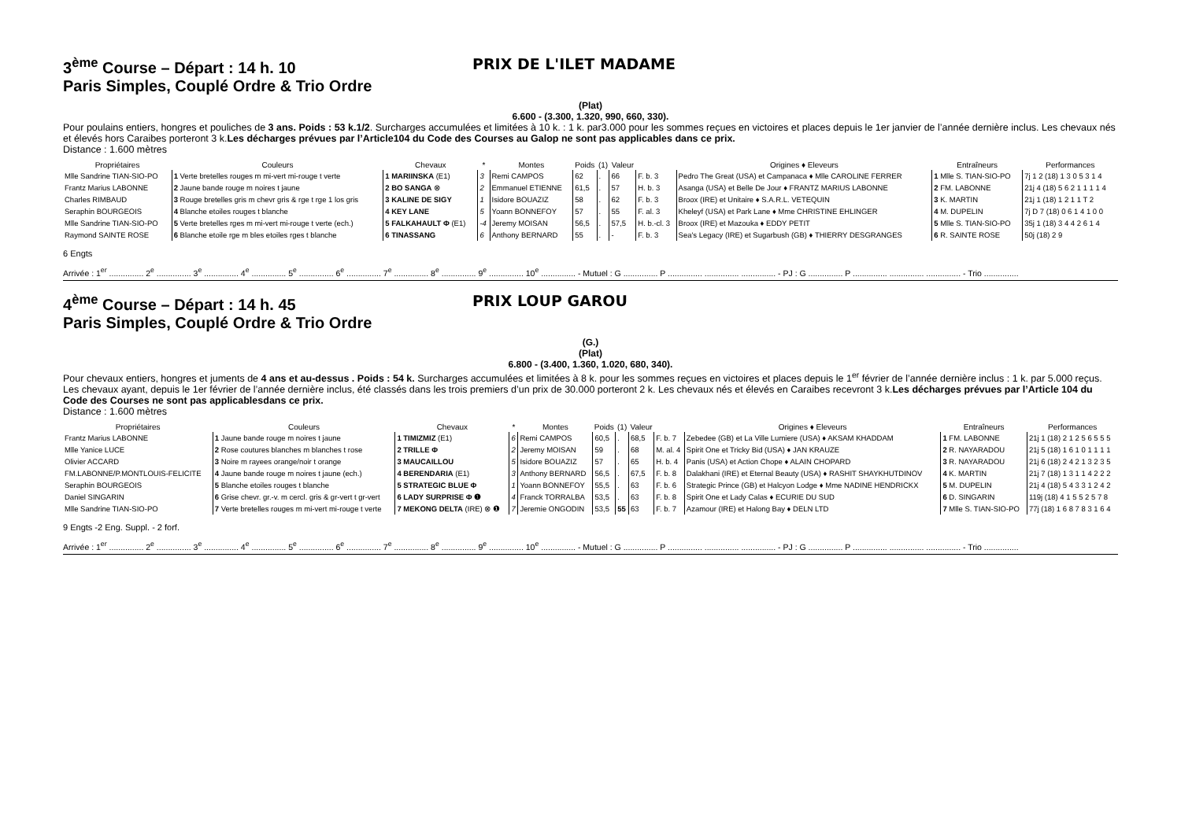3<sup>ème</sup> Course – Départ : 14 h. 10 PRIX DE L'ILET MADAME
Paris Simples, Couplé Ordre & Trio Ordre
(Plat)
6.600 - (3.300, 1.320, 990, 660, 330).
Pour poulains entiers, hongres et pouliches de 3 ans. Poids : 53 k.1/2. Surcharges accumulées et limitées à 10 k. : 1 k. par3.000 pour les sommes reçues en victoires et places depuis le 1er janvier de l’année dernière inclus. Les chevaux nés et élevés hors Caraibes porteront 3 k.Les décharges prévues par l’Article104 du Code des Courses au Galop ne sont pas applicables dans ce prix.
Distance : 1.600 mètres
| Propriétaires | Couleurs | Chevaux | * | Montes | Poids | (1) | Valeur | | Origines ♦ Eleveurs | Entraîneurs | Performances |
| --- | --- | --- | --- | --- | --- | --- | --- | --- | --- | --- | --- |
| Mlle Sandrine TIAN-SIO-PO | 1 Verte bretelles rouges m mi-vert mi-rouge t verte | 1 MARIINSKA (E1) | 3 | Remi CAMPOS | 62 | . | 66 | F. b. 3 | Pedro The Great (USA) et Campanaca ♦ Mlle CAROLINE FERRER | 1 Mlle S. TIAN-SIO-PO | 7j 1 2 (18) 1 3 0 5 3 1 4 |
| Frantz Marius LABONNE | 2 Jaune bande rouge m noires t jaune | 2 BO SANGA ⊗ | 2 | Emmanuel ETIENNE | 61,5 | . | 57 | H. b. 3 | Asanga (USA) et Belle De Jour ♦ FRANTZ MARIUS LABONNE | 2 FM. LABONNE | 21j 4 (18) 5 6 2 1 1 1 1 4 |
| Charles RIMBAUD | 3 Rouge bretelles gris m chevr gris & rge t rge 1 los gris | 3 KALINE DE SIGY | 1 | Isidore BOUAZIZ | 58 | . | 62 | F. b. 3 | Broox (IRE) et Unitaire ♦ S.A.R.L. VETEQUIN | 3 K. MARTIN | 21j 1 (18) 1 2 1 1 T 2 |
| Seraphin BOURGEOIS | 4 Blanche etoiles rouges t blanche | 4 KEY LANE | 5 | Yoann BONNEFOY | 57 | . | 55 | F. al. 3 | Kheleyf (USA) et Park Lane ♦ Mme CHRISTINE EHLINGER | 4 M. DUPELIN | 7j D 7 (18) 0 6 1 4 1 0 0 |
| Mlle Sandrine TIAN-SIO-PO | 5 Verte bretelles rges m mi-vert mi-rouge t verte (ech.) | 5 FALKAHAULT Φ (E1) | -4 | Jeremy MOISAN | 56,5 | . | 57,5 | H. b.-cl. 3 | Broox (IRE) et Mazouka ♦ EDDY PETIT | 5 Mlle S. TIAN-SIO-PO | 35j 1 (18) 3 4 4 2 6 1 4 |
| Raymond SAINTE ROSE | 6 Blanche etoile rge m bles etoiles rges t blanche | 6 TINASSANG | 6 | Anthony BERNARD | 55 | . | - | F. b. 3 | Sea's Legacy (IRE) et Sugarbush (GB) ♦ THIERRY DESGRANGES | 6 R. SAINTE ROSE | 50j (18) 2 9 |
6 Engts
Arrivée : 1<sup>er</sup> ............... 2<sup>e</sup> ............... 3<sup>e</sup> ............... 4<sup>e</sup> ............... 5<sup>e</sup> ............... 6<sup>e</sup> ............... 7<sup>e</sup> ............... 8<sup>e</sup> ............... 9<sup>e</sup> ............... 10<sup>e</sup> ............... - Mutuel : G ............... P ............... ............... ............... - PJ : G ............... P ............... ............... ............... - Trio ...............
4<sup>ème</sup> Course – Départ : 14 h. 45 PRIX LOUP GAROU
Paris Simples, Couplé Ordre & Trio Ordre
(G.)
(Plat)
6.800 - (3.400, 1.360, 1.020, 680, 340).
Pour chevaux entiers, hongres et juments de 4 ans et au-dessus . Poids : 54 k. Surcharges accumulées et limitées à 8 k. pour les sommes reçues en victoires et places depuis le 1<sup>er</sup> février de l’année dernière inclus : 1 k. par 5.000 reçus. Les chevaux ayant, depuis le 1er février de l’année dernière inclus, été classés dans les trois premiers d’un prix de 30.000 porteront 2 k. Les chevaux nés et élevés en Caraibes recevront 3 k.Les décharges prévues par l’Article 104 du Code des Courses ne sont pas applicablesdans ce prix.
Distance : 1.600 mètres
| Propriétaires | Couleurs | Chevaux | * | Montes | Poids | (1) | Valeur | | Origines ♦ Eleveurs | Entraîneurs | Performances |
| --- | --- | --- | --- | --- | --- | --- | --- | --- | --- | --- | --- |
| Frantz Marius LABONNE | 1 Jaune bande rouge m noires t jaune | 1 TIMIZMIZ (E1) | 6 | Remi CAMPOS | 60,5 | . | 68,5 | F. b. 7 | Zebedee (GB) et La Ville Lumiere (USA) ♦ AKSAM KHADDAM | 1 FM. LABONNE | 21j 1 (18) 2 1 2 5 6 5 5 5 |
| Mlle Yanice LUCE | 2 Rose coutures blanches m blanches t rose | 2 TRILLE Φ | 2 | Jeremy MOISAN | 59 | . | 68 | M. al. 4 | Spirit One et Tricky Bid (USA) ♦ JAN KRAUZE | 2 R. NAYARADOU | 21j 5 (18) 1 6 1 0 1 1 1 1 |
| Olivier ACCARD | 3 Noire m rayees orange/noir t orange | 3 MAUCAILLOU | 5 | Isidore BOUAZIZ | 57 | . | 65 | H. b. 4 | Panis (USA) et Action Chope ♦ ALAIN CHOPARD | 3 R. NAYARADOU | 21j 6 (18) 2 4 2 1 3 2 3 5 |
| FM.LABONNE/P.MONTLOUIS-FELICITE | 4 Jaune bande rouge m noires t jaune (ech.) | 4 BERENDARIA (E1) | 3 | Anthony BERNARD | 56,5 | . | 67,5 | F. b. 8 | Dalakhani (IRE) et Eternal Beauty (USA) ♦ RASHIT SHAYKHUTDINOV | 4 K. MARTIN | 21j 7 (18) 1 3 1 1 4 2 2 2 |
| Seraphin BOURGEOIS | 5 Blanche etoiles rouges t blanche | 5 STRATEGIC BLUE Φ | 1 | Yoann BONNEFOY | 55,5 | . | 63 | F. b. 6 | Strategic Prince (GB) et Halcyon Lodge ♦ Mme NADINE HENDRICKX | 5 M. DUPELIN | 21j 4 (18) 5 4 3 3 1 2 4 2 |
| Daniel SINGARIN | 6 Grise chevr. gr.-v. m cercl. gris & gr-vert t gr-vert | 6 LADY SURPRISE Φ ❶ | 4 | Franck TORRALBA | 53,5 | . | 63 | F. b. 8 | Spirit One et Lady Calas ♦ ECURIE DU SUD | 6 D. SINGARIN | 119j (18) 4 1 5 5 2 5 7 8 |
| Mlle Sandrine TIAN-SIO-PO | 7 Verte bretelles rouges m mi-vert mi-rouge t verte | 7 MEKONG DELTA (IRE) ⊗ ❶ | 7 | Jeremie ONGODIN | 53,5 | 55 | 63 | F. b. 7 | Azamour (IRE) et Halong Bay ♦ DELN LTD | 7 Mlle S. TIAN-SIO-PO | 77j (18) 1 6 8 7 8 3 1 6 4 |
9 Engts -2 Eng. Suppl. - 2 forf.
Arrivée : 1<sup>er</sup> ............... 2<sup>e</sup> ............... 3<sup>e</sup> ............... 4<sup>e</sup> ............... 5<sup>e</sup> ............... 6<sup>e</sup> ............... 7<sup>e</sup> ............... 8<sup>e</sup> ............... 9<sup>e</sup> ............... 10<sup>e</sup> ............... - Mutuel : G ............... P ............... ............... ............... - PJ : G ............... P ............... ............... ............... - Trio ...............